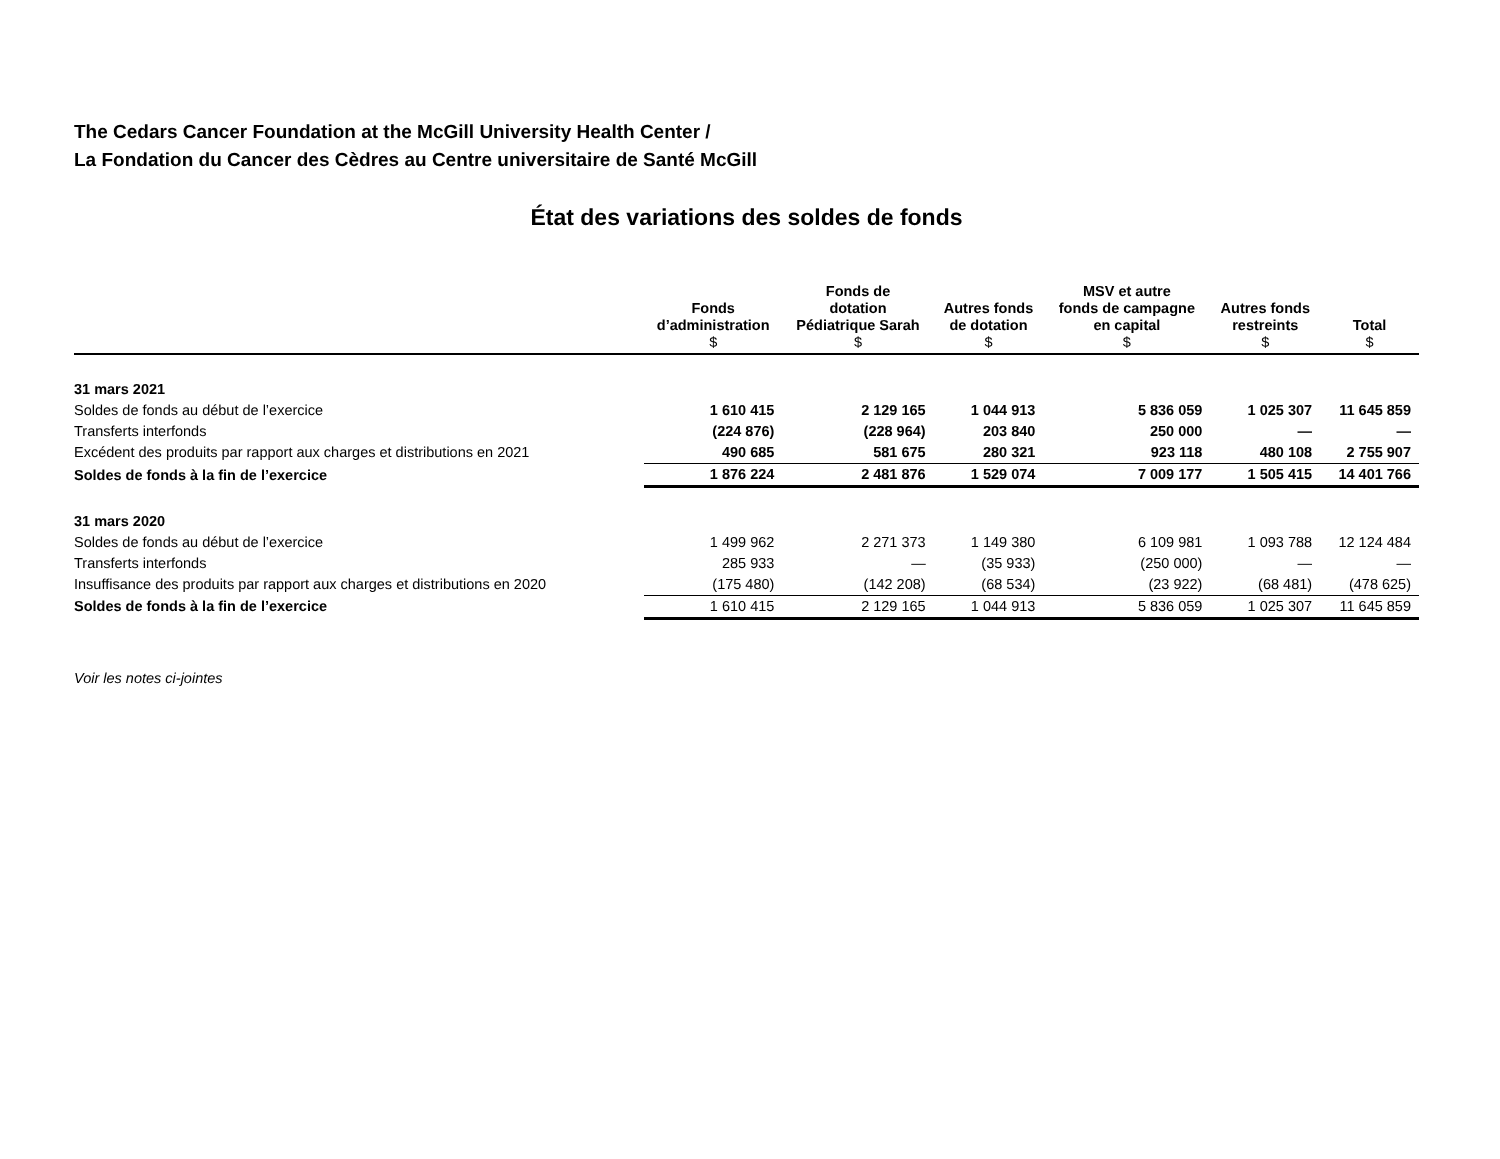The Cedars Cancer Foundation at the McGill University Health Center /
La Fondation du Cancer des Cèdres au Centre universitaire de Santé McGill
État des variations des soldes de fonds
| | Fonds d’administration $ | Fonds de dotation Pédiatrique Sarah $ | Autres fonds de dotation $ | MSV et autre fonds de campagne en capital $ | Autres fonds restreints $ | Total $ |
| --- | --- | --- | --- | --- | --- | --- |
| 31 mars 2021 | | | | | | |
| Soldes de fonds au début de l’exercice | 1 610 415 | 2 129 165 | 1 044 913 | 5 836 059 | 1 025 307 | 11 645 859 |
| Transferts interfonds | (224 876) | (228 964) | 203 840 | 250 000 | — | — |
| Excédent des produits par rapport aux charges et distributions en 2021 | 490 685 | 581 675 | 280 321 | 923 118 | 480 108 | 2 755 907 |
| Soldes de fonds à la fin de l’exercice | 1 876 224 | 2 481 876 | 1 529 074 | 7 009 177 | 1 505 415 | 14 401 766 |
| 31 mars 2020 | | | | | | |
| Soldes de fonds au début de l’exercice | 1 499 962 | 2 271 373 | 1 149 380 | 6 109 981 | 1 093 788 | 12 124 484 |
| Transferts interfonds | 285 933 | — | (35 933) | (250 000) | — | — |
| Insuffisance des produits par rapport aux charges et distributions en 2020 | (175 480) | (142 208) | (68 534) | (23 922) | (68 481) | (478 625) |
| Soldes de fonds à la fin de l’exercice | 1 610 415 | 2 129 165 | 1 044 913 | 5 836 059 | 1 025 307 | 11 645 859 |
Voir les notes ci-jointes